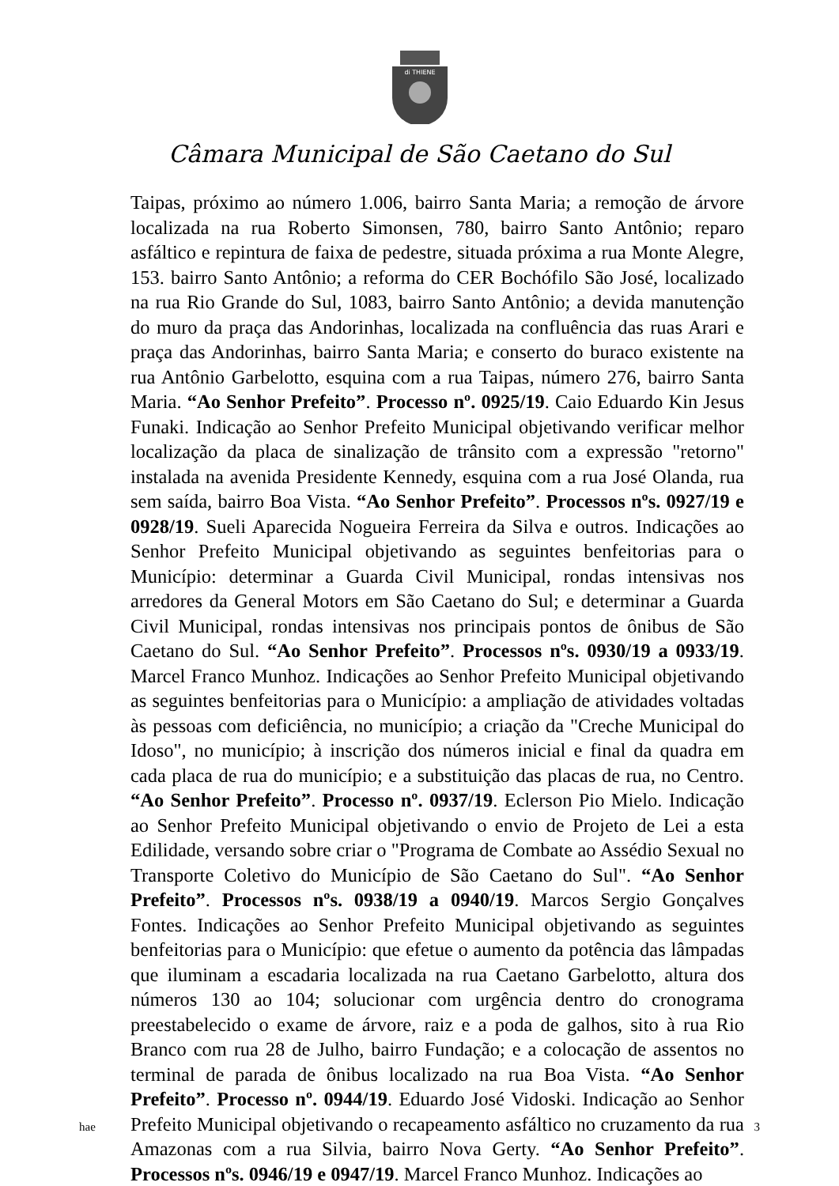di THIENE
Câmara Municipal de São Caetano do Sul
Taipas, próximo ao número 1.006, bairro Santa Maria; a remoção de árvore localizada na rua Roberto Simonsen, 780, bairro Santo Antônio; reparo asfáltico e repintura de faixa de pedestre, situada próxima a rua Monte Alegre, 153. bairro Santo Antônio; a reforma do CER Bochófilo São José, localizado na rua Rio Grande do Sul, 1083, bairro Santo Antônio; a devida manutenção do muro da praça das Andorinhas, localizada na confluência das ruas Arari e praça das Andorinhas, bairro Santa Maria; e conserto do buraco existente na rua Antônio Garbelotto, esquina com a rua Taipas, número 276, bairro Santa Maria. “Ao Senhor Prefeito”. Processo nº. 0925/19. Caio Eduardo Kin Jesus Funaki. Indicação ao Senhor Prefeito Municipal objetivando verificar melhor localização da placa de sinalização de trânsito com a expressão "retorno" instalada na avenida Presidente Kennedy, esquina com a rua José Olanda, rua sem saída, bairro Boa Vista. “Ao Senhor Prefeito”. Processos nºs. 0927/19 e 0928/19. Sueli Aparecida Nogueira Ferreira da Silva e outros. Indicações ao Senhor Prefeito Municipal objetivando as seguintes benfeitorias para o Município: determinar a Guarda Civil Municipal, rondas intensivas nos arredores da General Motors em São Caetano do Sul; e determinar a Guarda Civil Municipal, rondas intensivas nos principais pontos de ônibus de São Caetano do Sul. “Ao Senhor Prefeito”. Processos nºs. 0930/19 a 0933/19. Marcel Franco Munhoz. Indicações ao Senhor Prefeito Municipal objetivando as seguintes benfeitorias para o Município: a ampliação de atividades voltadas às pessoas com deficiência, no município; a criação da "Creche Municipal do Idoso", no município; à inscrição dos números inicial e final da quadra em cada placa de rua do município; e a substituição das placas de rua, no Centro. “Ao Senhor Prefeito”. Processo nº. 0937/19. Eclerson Pio Mielo. Indicação ao Senhor Prefeito Municipal objetivando o envio de Projeto de Lei a esta Edilidade, versando sobre criar o "Programa de Combate ao Assédio Sexual no Transporte Coletivo do Município de São Caetano do Sul". “Ao Senhor Prefeito”. Processos nºs. 0938/19 a 0940/19. Marcos Sergio Gonçalves Fontes. Indicações ao Senhor Prefeito Municipal objetivando as seguintes benfeitorias para o Município: que efetue o aumento da potência das lâmpadas que iluminam a escadaria localizada na rua Caetano Garbelotto, altura dos números 130 ao 104; solucionar com urgência dentro do cronograma preestabelecido o exame de árvore, raiz e a poda de galhos, sito à rua Rio Branco com rua 28 de Julho, bairro Fundação; e a colocação de assentos no terminal de parada de ônibus localizado na rua Boa Vista. “Ao Senhor Prefeito”. Processo nº. 0944/19. Eduardo José Vidoski. Indicação ao Senhor Prefeito Municipal objetivando o recapeamento asfáltico no cruzamento da rua Amazonas com a rua Silvia, bairro Nova Gerty. “Ao Senhor Prefeito”. Processos nºs. 0946/19 e 0947/19. Marcel Franco Munhoz. Indicações ao
hae 3